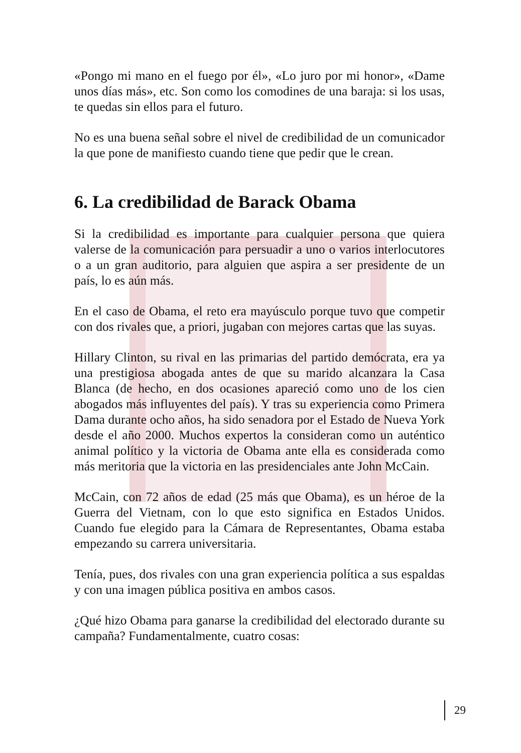«Pongo mi mano en el fuego por él», «Lo juro por mi honor», «Dame unos días más», etc. Son como los comodines de una baraja: si los usas, te quedas sin ellos para el futuro.
No es una buena señal sobre el nivel de credibilidad de un comunicador la que pone de manifiesto cuando tiene que pedir que le crean.
6. La credibilidad de Barack Obama
Si la credibilidad es importante para cualquier persona que quiera valerse de la comunicación para persuadir a uno o varios interlocutores o a un gran auditorio, para alguien que aspira a ser presidente de un país, lo es aún más.
En el caso de Obama, el reto era mayúsculo porque tuvo que competir con dos rivales que, a priori, jugaban con mejores cartas que las suyas.
Hillary Clinton, su rival en las primarias del partido demócrata, era ya una prestigiosa abogada antes de que su marido alcanzara la Casa Blanca (de hecho, en dos ocasiones apareció como uno de los cien abogados más influyentes del país). Y tras su experiencia como Primera Dama durante ocho años, ha sido senadora por el Estado de Nueva York desde el año 2000. Muchos expertos la consideran como un auténtico animal político y la victoria de Obama ante ella es considerada como más meritoria que la victoria en las presidenciales ante John McCain.
McCain, con 72 años de edad (25 más que Obama), es un héroe de la Guerra del Vietnam, con lo que esto significa en Estados Unidos. Cuando fue elegido para la Cámara de Representantes, Obama estaba empezando su carrera universitaria.
Tenía, pues, dos rivales con una gran experiencia política a sus espaldas y con una imagen pública positiva en ambos casos.
¿Qué hizo Obama para ganarse la credibilidad del electorado durante su campaña? Fundamentalmente, cuatro cosas:
29